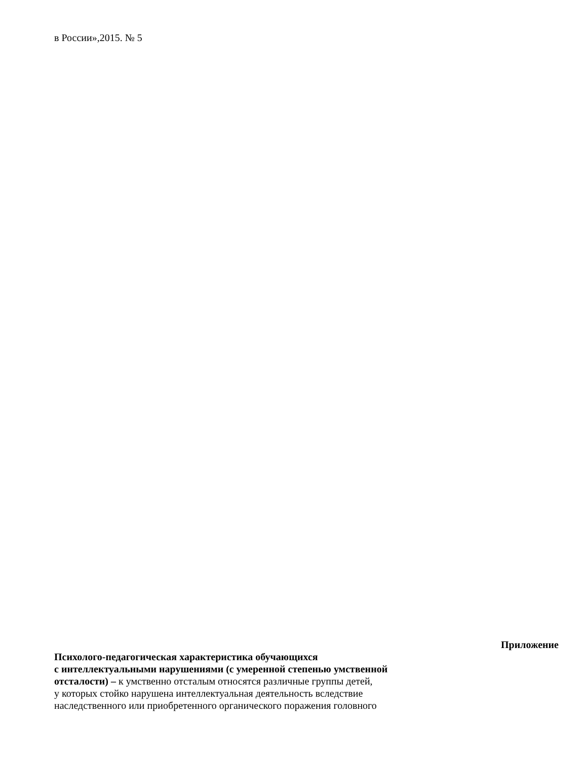в России»,2015. № 5
Приложение
Психолого-педагогическая характеристика обучающихся
с интеллектуальными нарушениями (с умеренной степенью умственной
отсталости) – к умственно отсталым относятся различные группы детей,
у которых стойко нарушена интеллектуальная деятельность вследствие
наследственного или приобретенного органического поражения головного